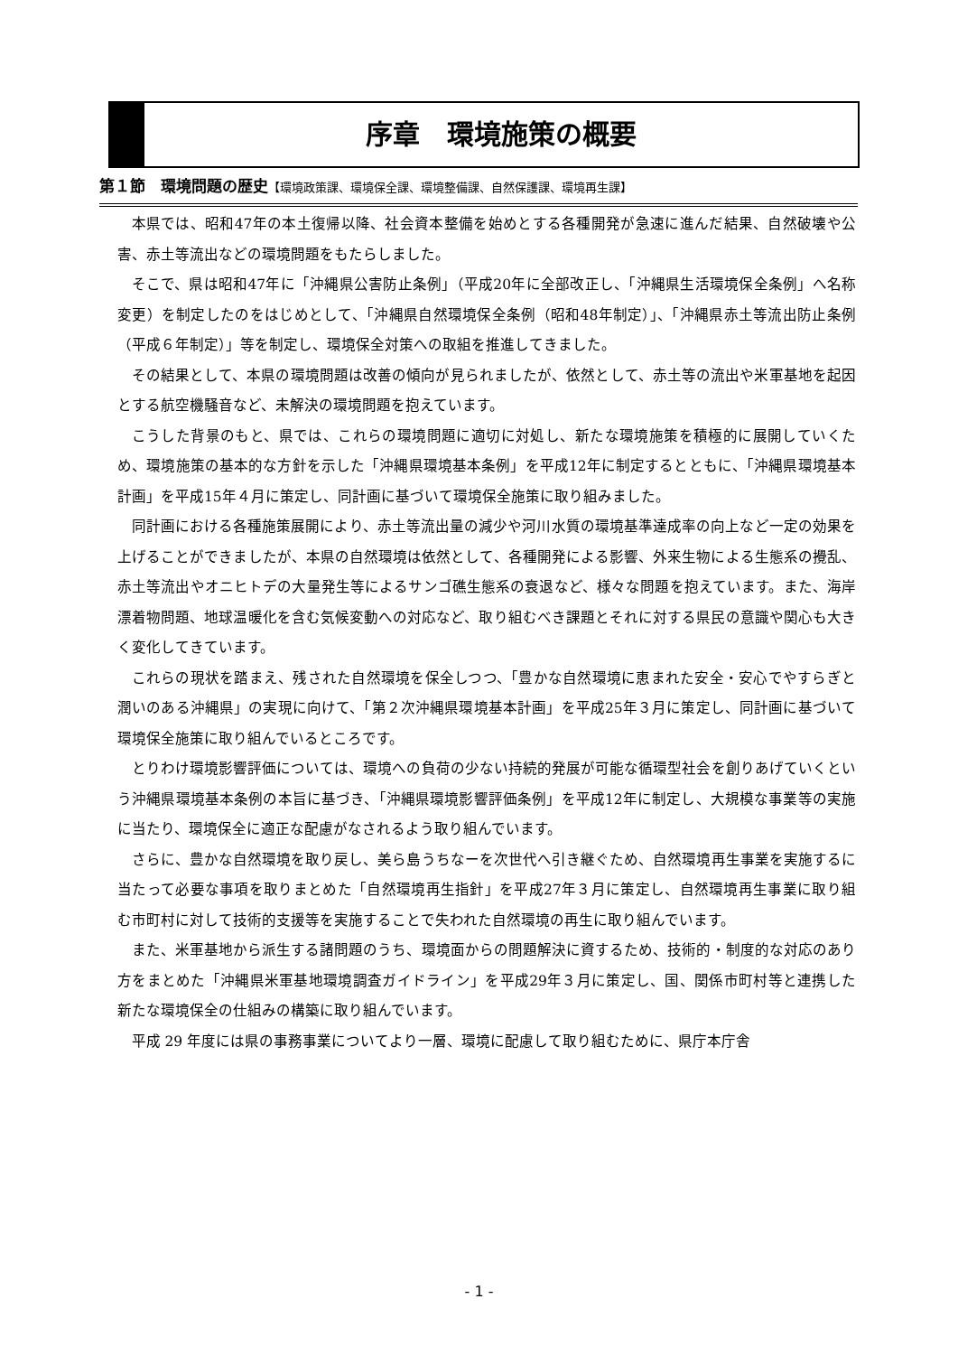序章　環境施策の概要
第１節　環境問題の歴史【環境政策課、環境保全課、環境整備課、自然保護課、環境再生課】
本県では、昭和47年の本土復帰以降、社会資本整備を始めとする各種開発が急速に進んだ結果、自然破壊や公害、赤土等流出などの環境問題をもたらしました。
そこで、県は昭和47年に「沖縄県公害防止条例」（平成20年に全部改正し、「沖縄県生活環境保全条例」へ名称変更）を制定したのをはじめとして、「沖縄県自然環境保全条例（昭和48年制定）」、「沖縄県赤土等流出防止条例（平成６年制定）」等を制定し、環境保全対策への取組を推進してきました。
その結果として、本県の環境問題は改善の傾向が見られましたが、依然として、赤土等の流出や米軍基地を起因とする航空機騒音など、未解決の環境問題を抱えています。
こうした背景のもと、県では、これらの環境問題に適切に対処し、新たな環境施策を積極的に展開していくため、環境施策の基本的な方針を示した「沖縄県環境基本条例」を平成12年に制定するとともに、「沖縄県環境基本計画」を平成15年４月に策定し、同計画に基づいて環境保全施策に取り組みました。
同計画における各種施策展開により、赤土等流出量の減少や河川水質の環境基準達成率の向上など一定の効果を上げることができましたが、本県の自然環境は依然として、各種開発による影響、外来生物による生態系の攪乱、赤土等流出やオニヒトデの大量発生等によるサンゴ礁生態系の衰退など、様々な問題を抱えています。また、海岸漂着物問題、地球温暖化を含む気候変動への対応など、取り組むべき課題とそれに対する県民の意識や関心も大きく変化してきています。
これらの現状を踏まえ、残された自然環境を保全しつつ、「豊かな自然環境に恵まれた安全・安心でやすらぎと潤いのある沖縄県」の実現に向けて、「第２次沖縄県環境基本計画」を平成25年３月に策定し、同計画に基づいて環境保全施策に取り組んでいるところです。
とりわけ環境影響評価については、環境への負荷の少ない持続的発展が可能な循環型社会を創りあげていくという沖縄県環境基本条例の本旨に基づき、「沖縄県環境影響評価条例」を平成12年に制定し、大規模な事業等の実施に当たり、環境保全に適正な配慮がなされるよう取り組んでいます。
さらに、豊かな自然環境を取り戻し、美ら島うちなーを次世代へ引き継ぐため、自然環境再生事業を実施するに当たって必要な事項を取りまとめた「自然環境再生指針」を平成27年３月に策定し、自然環境再生事業に取り組む市町村に対して技術的支援等を実施することで失われた自然環境の再生に取り組んでいます。
また、米軍基地から派生する諸問題のうち、環境面からの問題解決に資するため、技術的・制度的な対応のあり方をまとめた「沖縄県米軍基地環境調査ガイドライン」を平成29年３月に策定し、国、関係市町村等と連携した新たな環境保全の仕組みの構築に取り組んでいます。
平成 29 年度には県の事務事業についてより一層、環境に配慮して取り組むために、県庁本庁舎
- 1 -